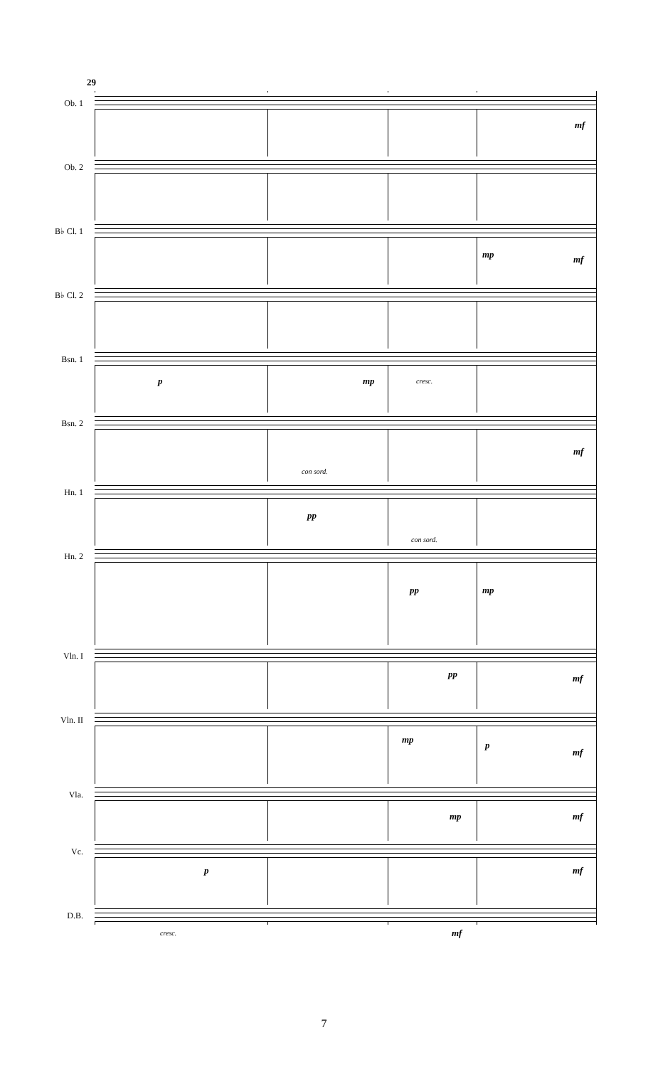29
Ob. 1
mf
Ob. 2
B♭ Cl. 1
mp mf
B♭ Cl. 2
Bsn. 1
p mp cresc.
Bsn. 2
mf
con sord.
Hn. 1
pp
con sord.
Hn. 2
pp mp
Vln. I
pp mf
Vln. II
mp
p
mf
Vla.
mp mf
Vc.
p mf
D.B.
cresc. mf
7